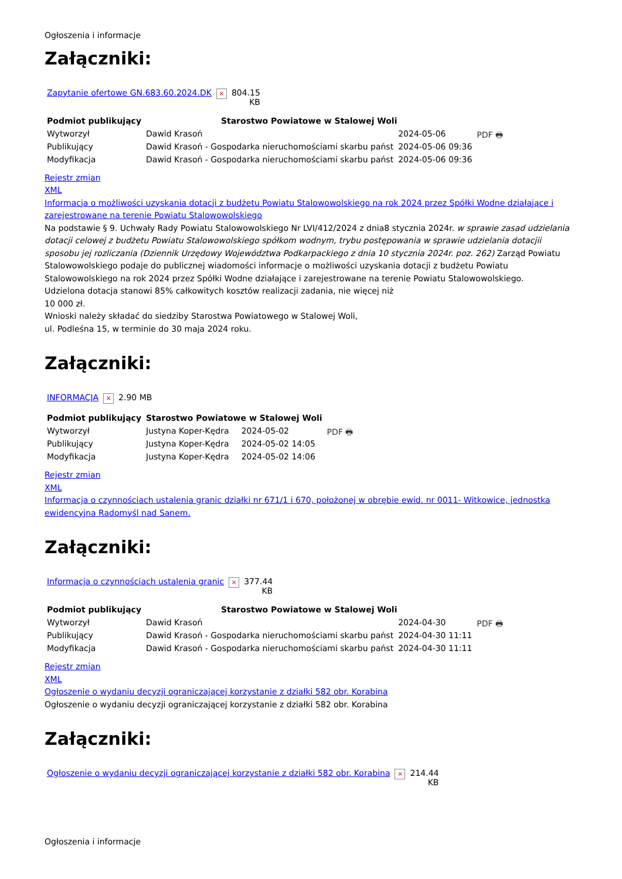Ogłoszenia i informacje
Załączniki:
| Zapytanie ofertowe GN.683.60.2024.DK | × | 804.15 KB |
| Podmiot publikujący | Starostwo Powiatowe w Stalowej Woli | | |
| Wytworzył | Dawid Krasoń | 2024-05-06 | PDF 🖶 |
| Publikujący | Dawid Krasoń - Gospodarka nieruchomościami skarbu państ | 2024-05-06 09:36 | |
| Modyfikacja | Dawid Krasoń - Gospodarka nieruchomościami skarbu państ | 2024-05-06 09:36 | |
Rejestr zmian
XML
Informacja o możliwości uzyskania dotacji z budżetu Powiatu Stalowowolskiego na rok 2024 przez Spółki Wodne działające i zarejestrowane na terenie Powiatu Stalowowolskiego
Na podstawie § 9. Uchwały Rady Powiatu Stalowowolskiego Nr LVI/412/2024 z dnia8 stycznia 2024r. w sprawie zasad udzielania dotacji celowej z budżetu Powiatu Stalowowolskiego spółkom wodnym, trybu postępowania w sprawie udzielania dotacjii sposobu jej rozliczania (Dziennik Urzędowy Województwa Podkarpackiego z dnia 10 stycznia 2024r. poz. 262) Zarząd Powiatu Stalowowolskiego podaje do publicznej wiadomości informacje o możliwości uzyskania dotacji z budżetu Powiatu Stalowowolskiego na rok 2024 przez Spółki Wodne działające i zarejestrowane na terenie Powiatu Stalowowolskiego.
Udzielona dotacja stanowi 85% całkowitych kosztów realizacji zadania, nie więcej niż
10 000 zł.
Wnioski należy składać do siedziby Starostwa Powiatowego w Stalowej Woli,
ul. Podleśna 15, w terminie do 30 maja 2024 roku.
Załączniki:
| INFORMACJA | × | 2.90 MB |
| Podmiot publikujący | Starostwo Powiatowe w Stalowej Woli | | |
| Wytworzył | Justyna Koper-Kędra | 2024-05-02 | PDF 🖶 |
| Publikujący | Justyna Koper-Kędra | 2024-05-02 14:05 | |
| Modyfikacja | Justyna Koper-Kędra | 2024-05-02 14:06 | |
Rejestr zmian
XML
Informacja o czynnościach ustalenia granic działki nr 671/1 i 670, położonej w obrębie ewid. nr 0011- Witkowice, jednostka ewidencyjna Radomyśl nad Sanem.
Załączniki:
| Informacja o czynnościach ustalenia granic | × | 377.44 KB |
| Podmiot publikujący | Starostwo Powiatowe w Stalowej Woli | | |
| Wytworzył | Dawid Krasoń | 2024-04-30 | PDF 🖶 |
| Publikujący | Dawid Krasoń - Gospodarka nieruchomościami skarbu państ | 2024-04-30 11:11 | |
| Modyfikacja | Dawid Krasoń - Gospodarka nieruchomościami skarbu państ | 2024-04-30 11:11 | |
Rejestr zmian
XML
Ogłoszenie o wydaniu decyzji ograniczającej korzystanie z działki 582 obr. Korabina
Ogłoszenie o wydaniu decyzji ograniczającej korzystanie z działki 582 obr. Korabina
Załączniki:
| Ogłoszenie o wydaniu decyzji ograniczającej korzystanie z działki 582 obr. Korabina | × | 214.44 KB |
Ogłoszenia i informacje